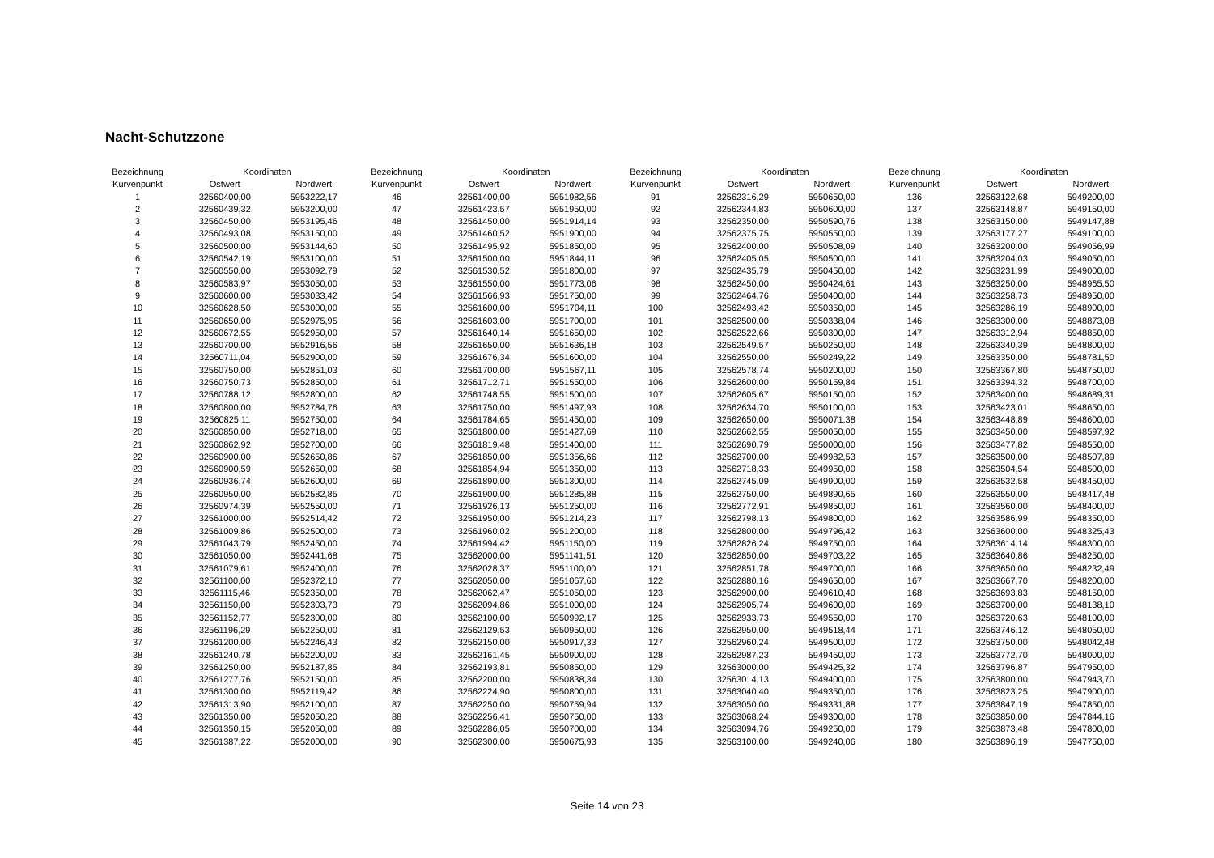Nacht-Schutzzone
| Bezeichnung | Koordinaten | |
| --- | --- | --- |
| Kurvenpunkt | Ostwert | Nordwert |
| 1 | 32560400,00 | 5953222,17 |
| 2 | 32560439,32 | 5953200,00 |
| 3 | 32560450,00 | 5953195,46 |
| 4 | 32560493,08 | 5953150,00 |
| 5 | 32560500,00 | 5953144,60 |
| 6 | 32560542,19 | 5953100,00 |
| 7 | 32560550,00 | 5953092,79 |
| 8 | 32560583,97 | 5953050,00 |
| 9 | 32560600,00 | 5953033,42 |
| 10 | 32560628,50 | 5953000,00 |
| 11 | 32560650,00 | 5952975,95 |
| 12 | 32560672,55 | 5952950,00 |
| 13 | 32560700,00 | 5952916,56 |
| 14 | 32560711,04 | 5952900,00 |
| 15 | 32560750,00 | 5952851,03 |
| 16 | 32560750,73 | 5952850,00 |
| 17 | 32560788,12 | 5952800,00 |
| 18 | 32560800,00 | 5952784,76 |
| 19 | 32560825,11 | 5952750,00 |
| 20 | 32560850,00 | 5952718,00 |
| 21 | 32560862,92 | 5952700,00 |
| 22 | 32560900,00 | 5952650,86 |
| 23 | 32560900,59 | 5952650,00 |
| 24 | 32560936,74 | 5952600,00 |
| 25 | 32560950,00 | 5952582,85 |
| 26 | 32560974,39 | 5952550,00 |
| 27 | 32561000,00 | 5952514,42 |
| 28 | 32561009,86 | 5952500,00 |
| 29 | 32561043,79 | 5952450,00 |
| 30 | 32561050,00 | 5952441,68 |
| 31 | 32561079,61 | 5952400,00 |
| 32 | 32561100,00 | 5952372,10 |
| 33 | 32561115,46 | 5952350,00 |
| 34 | 32561150,00 | 5952303,73 |
| 35 | 32561152,77 | 5952300,00 |
| 36 | 32561196,29 | 5952250,00 |
| 37 | 32561200,00 | 5952246,43 |
| 38 | 32561240,78 | 5952200,00 |
| 39 | 32561250,00 | 5952187,85 |
| 40 | 32561277,76 | 5952150,00 |
| 41 | 32561300,00 | 5952119,42 |
| 42 | 32561313,90 | 5952100,00 |
| 43 | 32561350,00 | 5952050,20 |
| 44 | 32561350,15 | 5952050,00 |
| 45 | 32561387,22 | 5952000,00 |
| Bezeichnung | Koordinaten | |
| --- | --- | --- |
| Kurvenpunkt | Ostwert | Nordwert |
| 46 | 32561400,00 | 5951982,56 |
| 47 | 32561423,57 | 5951950,00 |
| 48 | 32561450,00 | 5951914,14 |
| 49 | 32561460,52 | 5951900,00 |
| 50 | 32561495,92 | 5951850,00 |
| 51 | 32561500,00 | 5951844,11 |
| 52 | 32561530,52 | 5951800,00 |
| 53 | 32561550,00 | 5951773,06 |
| 54 | 32561566,93 | 5951750,00 |
| 55 | 32561600,00 | 5951704,11 |
| 56 | 32561603,00 | 5951700,00 |
| 57 | 32561640,14 | 5951650,00 |
| 58 | 32561650,00 | 5951636,18 |
| 59 | 32561676,34 | 5951600,00 |
| 60 | 32561700,00 | 5951567,11 |
| 61 | 32561712,71 | 5951550,00 |
| 62 | 32561748,55 | 5951500,00 |
| 63 | 32561750,00 | 5951497,93 |
| 64 | 32561784,65 | 5951450,00 |
| 65 | 32561800,00 | 5951427,69 |
| 66 | 32561819,48 | 5951400,00 |
| 67 | 32561850,00 | 5951356,66 |
| 68 | 32561854,94 | 5951350,00 |
| 69 | 32561890,00 | 5951300,00 |
| 70 | 32561900,00 | 5951285,88 |
| 71 | 32561926,13 | 5951250,00 |
| 72 | 32561950,00 | 5951214,23 |
| 73 | 32561960,02 | 5951200,00 |
| 74 | 32561994,42 | 5951150,00 |
| 75 | 32562000,00 | 5951141,51 |
| 76 | 32562028,37 | 5951100,00 |
| 77 | 32562050,00 | 5951067,60 |
| 78 | 32562062,47 | 5951050,00 |
| 79 | 32562094,86 | 5951000,00 |
| 80 | 32562100,00 | 5950992,17 |
| 81 | 32562129,53 | 5950950,00 |
| 82 | 32562150,00 | 5950917,33 |
| 83 | 32562161,45 | 5950900,00 |
| 84 | 32562193,81 | 5950850,00 |
| 85 | 32562200,00 | 5950838,34 |
| 86 | 32562224,90 | 5950800,00 |
| 87 | 32562250,00 | 5950759,94 |
| 88 | 32562256,41 | 5950750,00 |
| 89 | 32562286,05 | 5950700,00 |
| 90 | 32562300,00 | 5950675,93 |
| Bezeichnung | Koordinaten | |
| --- | --- | --- |
| Kurvenpunkt | Ostwert | Nordwert |
| 91 | 32562316,29 | 5950650,00 |
| 92 | 32562344,83 | 5950600,00 |
| 93 | 32562350,00 | 5950590,76 |
| 94 | 32562375,75 | 5950550,00 |
| 95 | 32562400,00 | 5950508,09 |
| 96 | 32562405,05 | 5950500,00 |
| 97 | 32562435,79 | 5950450,00 |
| 98 | 32562450,00 | 5950424,61 |
| 99 | 32562464,76 | 5950400,00 |
| 100 | 32562493,42 | 5950350,00 |
| 101 | 32562500,00 | 5950338,04 |
| 102 | 32562522,66 | 5950300,00 |
| 103 | 32562549,57 | 5950250,00 |
| 104 | 32562550,00 | 5950249,22 |
| 105 | 32562578,74 | 5950200,00 |
| 106 | 32562600,00 | 5950159,84 |
| 107 | 32562605,67 | 5950150,00 |
| 108 | 32562634,70 | 5950100,00 |
| 109 | 32562650,00 | 5950071,38 |
| 110 | 32562662,55 | 5950050,00 |
| 111 | 32562690,79 | 5950000,00 |
| 112 | 32562700,00 | 5949982,53 |
| 113 | 32562718,33 | 5949950,00 |
| 114 | 32562745,09 | 5949900,00 |
| 115 | 32562750,00 | 5949890,65 |
| 116 | 32562772,91 | 5949850,00 |
| 117 | 32562798,13 | 5949800,00 |
| 118 | 32562800,00 | 5949796,42 |
| 119 | 32562826,24 | 5949750,00 |
| 120 | 32562850,00 | 5949703,22 |
| 121 | 32562851,78 | 5949700,00 |
| 122 | 32562880,16 | 5949650,00 |
| 123 | 32562900,00 | 5949610,40 |
| 124 | 32562905,74 | 5949600,00 |
| 125 | 32562933,73 | 5949550,00 |
| 126 | 32562950,00 | 5949518,44 |
| 127 | 32562960,24 | 5949500,00 |
| 128 | 32562987,23 | 5949450,00 |
| 129 | 32563000,00 | 5949425,32 |
| 130 | 32563014,13 | 5949400,00 |
| 131 | 32563040,40 | 5949350,00 |
| 132 | 32563050,00 | 5949331,88 |
| 133 | 32563068,24 | 5949300,00 |
| 134 | 32563094,76 | 5949250,00 |
| 135 | 32563100,00 | 5949240,06 |
| Bezeichnung | Koordinaten | |
| --- | --- | --- |
| Kurvenpunkt | Ostwert | Nordwert |
| 136 | 32563122,68 | 5949200,00 |
| 137 | 32563148,87 | 5949150,00 |
| 138 | 32563150,00 | 5949147,88 |
| 139 | 32563177,27 | 5949100,00 |
| 140 | 32563200,00 | 5949056,99 |
| 141 | 32563204,03 | 5949050,00 |
| 142 | 32563231,99 | 5949000,00 |
| 143 | 32563250,00 | 5948965,50 |
| 144 | 32563258,73 | 5948950,00 |
| 145 | 32563286,19 | 5948900,00 |
| 146 | 32563300,00 | 5948873,08 |
| 147 | 32563312,94 | 5948850,00 |
| 148 | 32563340,39 | 5948800,00 |
| 149 | 32563350,00 | 5948781,50 |
| 150 | 32563367,80 | 5948750,00 |
| 151 | 32563394,32 | 5948700,00 |
| 152 | 32563400,00 | 5948689,31 |
| 153 | 32563423,01 | 5948650,00 |
| 154 | 32563448,89 | 5948600,00 |
| 155 | 32563450,00 | 5948597,92 |
| 156 | 32563477,82 | 5948550,00 |
| 157 | 32563500,00 | 5948507,89 |
| 158 | 32563504,54 | 5948500,00 |
| 159 | 32563532,58 | 5948450,00 |
| 160 | 32563550,00 | 5948417,48 |
| 161 | 32563560,00 | 5948400,00 |
| 162 | 32563586,99 | 5948350,00 |
| 163 | 32563600,00 | 5948325,43 |
| 164 | 32563614,14 | 5948300,00 |
| 165 | 32563640,86 | 5948250,00 |
| 166 | 32563650,00 | 5948232,49 |
| 167 | 32563667,70 | 5948200,00 |
| 168 | 32563693,83 | 5948150,00 |
| 169 | 32563700,00 | 5948138,10 |
| 170 | 32563720,63 | 5948100,00 |
| 171 | 32563746,12 | 5948050,00 |
| 172 | 32563750,00 | 5948042,48 |
| 173 | 32563772,70 | 5948000,00 |
| 174 | 32563796,87 | 5947950,00 |
| 175 | 32563800,00 | 5947943,70 |
| 176 | 32563823,25 | 5947900,00 |
| 177 | 32563847,19 | 5947850,00 |
| 178 | 32563850,00 | 5947844,16 |
| 179 | 32563873,48 | 5947800,00 |
| 180 | 32563896,19 | 5947750,00 |
Seite 14 von 23